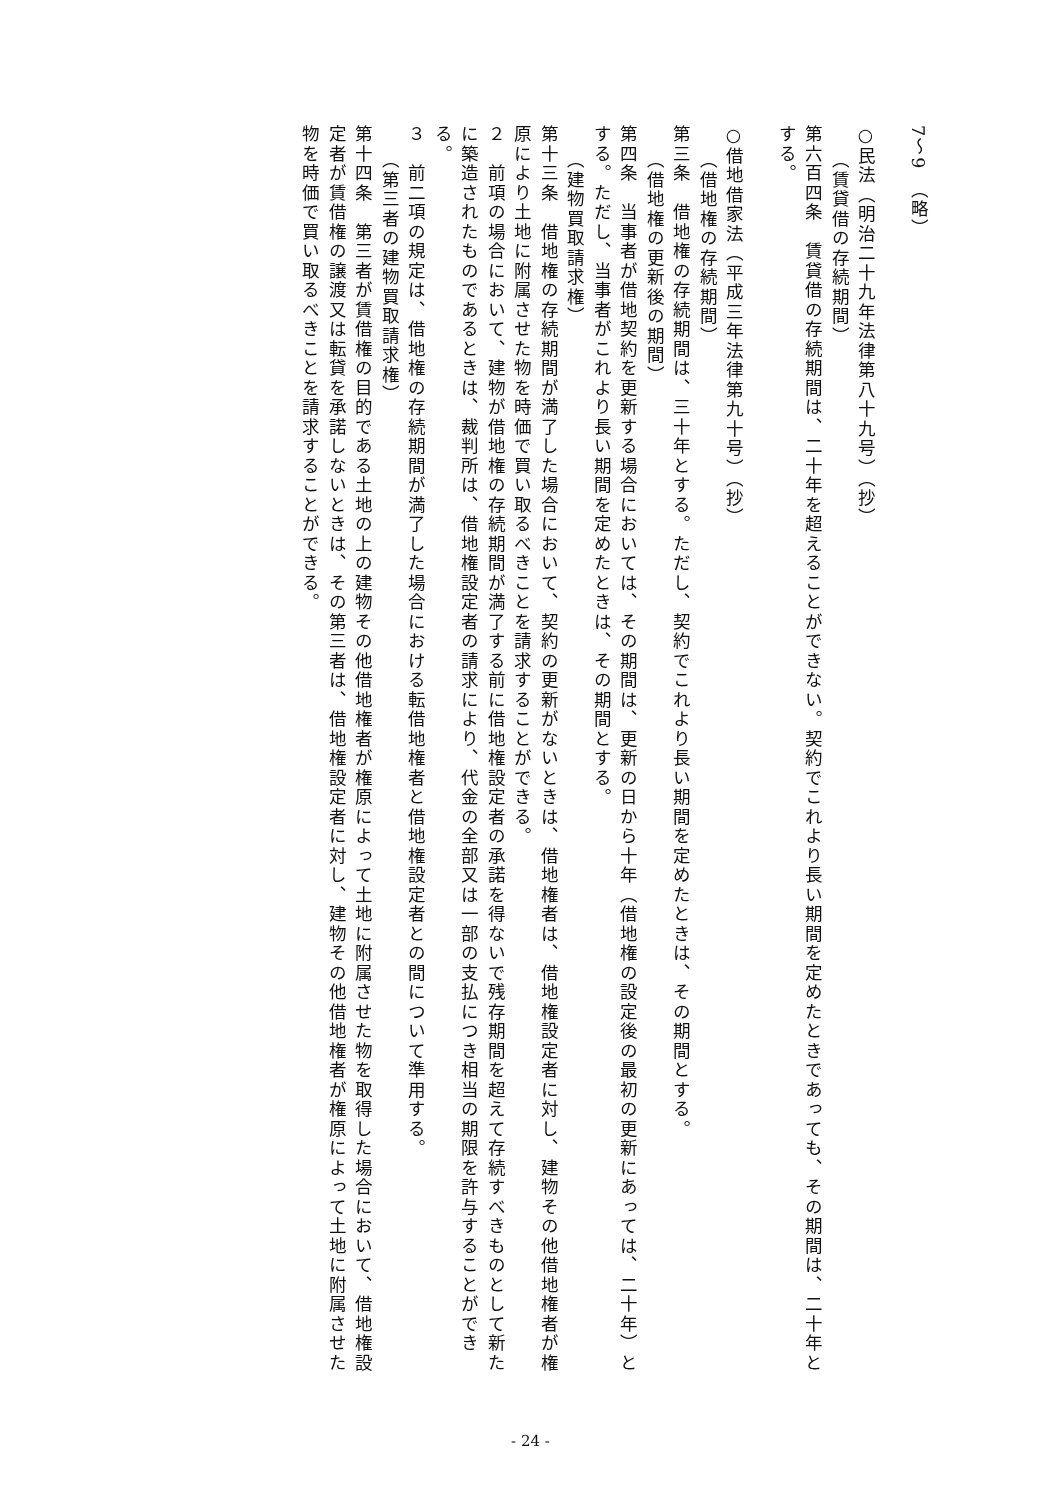7～9　（略）
○民法（明治二十九年法律第八十九号）（抄）
（賃貸借の存続期間）
第六百四条　賃貸借の存続期間は、二十年を超えることができない。契約でこれより長い期間を定めたときであっても、その期間は、二十年とする。
○借地借家法（平成三年法律第九十号）（抄）
（借地権の存続期間）
第三条　借地権の存続期間は、三十年とする。ただし、契約でこれより長い期間を定めたときは、その期間とする。
（借地権の更新後の期間）
第四条　当事者が借地契約を更新する場合においては、その期間は、更新の日から十年（借地権の設定後の最初の更新にあっては、二十年）とする。ただし、当事者がこれより長い期間を定めたときは、その期間とする。
（建物買取請求権）
第十三条　借地権の存続期間が満了した場合において、契約の更新がないときは、借地権者は、借地権設定者に対し、建物その他借地権者が権原により土地に附属させた物を時価で買い取るべきことを請求することができる。
２　前項の場合において、建物が借地権の存続期間が満了する前に借地権設定者の承諾を得ないで残存期間を超えて存続すべきものとして新たに築造されたものであるときは、裁判所は、借地権設定者の請求により、代金の全部又は一部の支払につき相当の期限を許与することができる。
３　前二項の規定は、借地権の存続期間が満了した場合における転借地権者と借地権設定者との間について準用する。
（第三者の建物買取請求権）
第十四条　第三者が賃借権の目的である土地の上の建物その他借地権者が権原によって土地に附属させた物を取得した場合において、借地権設定者が賃借権の譲渡又は転貸を承諾しないときは、その第三者は、借地権設定者に対し、建物その他借地権者が権原によって土地に附属させた物を時価で買い取るべきことを請求することができる。
- 24 -